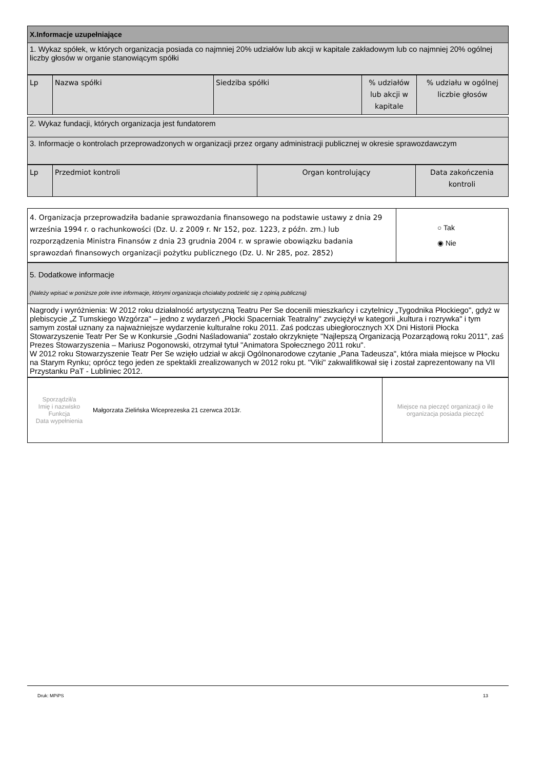| X.Informacje uzupełniające |
| 1. Wykaz spółek, w których organizacja posiada co najmniej 20% udziałów lub akcji w kapitale zakładowym lub co najmniej 20% ogólnej liczby głosów w organie stanowiącym spółki |
| Lp | Nazwa spółki | Siedziba spółki | % udziałów lub akcji w kapitale | % udziału w ogólnej liczbie głosów |
| --- | --- | --- | --- | --- |
| 2. Wykaz fundacji, których organizacja jest fundatorem |
| 3. Informacje o kontrolach przeprowadzonych w organizacji przez organy administracji publicznej w okresie sprawozdawczym |
| Lp | Przedmiot kontroli | Organ kontrolujący | Data zakończenia kontroli |
| --- | --- | --- | --- |
| 4. Organizacja przeprowadziła badanie sprawozdania finansowego na podstawie ustawy z dnia 29 września 1994 r. o rachunkowości (Dz. U. z 2009 r. Nr 152, poz. 1223, z późn. zm.) lub rozporządzenia Ministra Finansów z dnia 23 grudnia 2004 r. w sprawie obowiązku badania sprawozdań finansowych organizacji pożytku publicznego (Dz. U. Nr 285, poz. 2852) | ○ Tak ◉ Nie |
| 5. Dodatkowe informacje (Należy wpisać w poniższe pole inne informacje, którymi organizacja chciałaby podzielić się z opinią publiczną) |
| Nagrody i wyróżnienia: W 2012 roku działalność artystyczną Teatru Per Se docenili mieszkańcy i czytelnicy „Tygodnika Płockiego", gdyż w plebiscycie „Z Tumskiego Wzgórza" – jedno z wydarzeń „Płocki Spacerniak Teatralny" zwyciężył w kategorii „kultura i rozrywka" i tym samym został uznany za najważniejsze wydarzenie kulturalne roku 2011. Zaś podczas ubiegłorocznych XX Dni Historii Płocka Stowarzyszenie Teatr Per Se w Konkursie „Godni Naśladowania" zostało okrzyknięte "Najlepszą Organizacją Pozarządową roku 2011", zaś Prezes Stowarzyszenia – Mariusz Pogonowski, otrzymał tytuł "Animatora Społecznego 2011 roku". W 2012 roku Stowarzyszenie Teatr Per Se wzięło udział w akcji Ogólnonarodowe czytanie „Pana Tadeusza", która miała miejsce w Płocku na Starym Rynku; oprócz tego jeden ze spektakli zrealizowanych w 2012 roku pt. "Viki" zakwalifikował się i został zaprezentowany na VII Przystanku PaT - Lubliniec 2012. |
| Sporządził/a Imię i nazwisko Funkcja Data wypełnienia | Małgorzata Zielińska Wiceprezeska 21 czerwca 2013r. | Miejsce na pieczęć organizacji o ile organizacja posiada pieczęć |
Druk: MPiPS 13